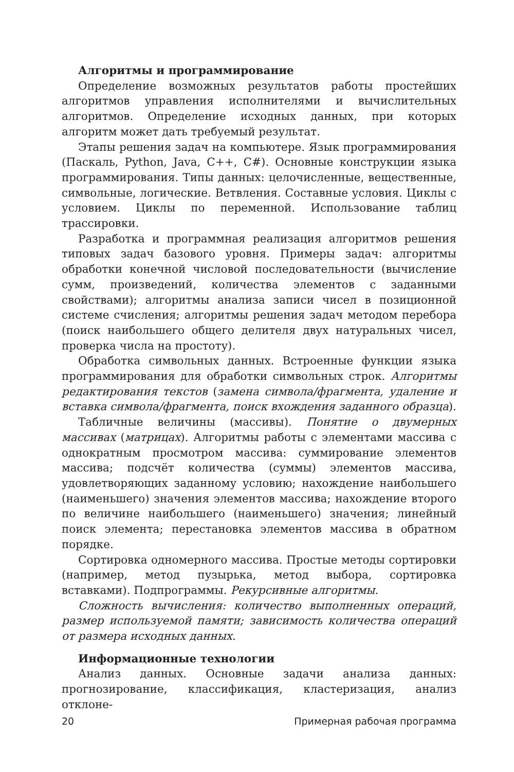Алгоритмы и программирование
Определение возможных результатов работы простейших алгоритмов управления исполнителями и вычислительных алгоритмов. Определение исходных данных, при которых алгоритм может дать требуемый результат.
Этапы решения задач на компьютере. Язык программирования (Паскаль, Python, Java, C++, C#). Основные конструкции языка программирования. Типы данных: целочисленные, вещественные, символьные, логические. Ветвления. Составные условия. Циклы с условием. Циклы по переменной. Использование таблиц трассировки.
Разработка и программная реализация алгоритмов решения типовых задач базового уровня. Примеры задач: алгоритмы обработки конечной числовой последовательности (вычисление сумм, произведений, количества элементов с заданными свойствами); алгоритмы анализа записи чисел в позиционной системе счисления; алгоритмы решения задач методом перебора (поиск наибольшего общего делителя двух натуральных чисел, проверка числа на простоту).
Обработка символьных данных. Встроенные функции языка программирования для обработки символьных строк. Алгоритмы редактирования текстов (замена символа/фрагмента, удаление и вставка символа/фрагмента, поиск вхождения заданного образца).
Табличные величины (массивы). Понятие о двумерных массивах (матрицах). Алгоритмы работы с элементами массива с однократным просмотром массива: суммирование элементов массива; подсчёт количества (суммы) элементов массива, удовлетворяющих заданному условию; нахождение наибольшего (наименьшего) значения элементов массива; нахождение второго по величине наибольшего (наименьшего) значения; линейный поиск элемента; перестановка элементов массива в обратном порядке.
Сортировка одномерного массива. Простые методы сортировки (например, метод пузырька, метод выбора, сортировка вставками). Подпрограммы. Рекурсивные алгоритмы.
Сложность вычисления: количество выполненных операций, размер используемой памяти; зависимость количества операций от размера исходных данных.
Информационные технологии
Анализ данных. Основные задачи анализа данных: прогнозирование, классификация, кластеризация, анализ отклоне-
20 Примерная рабочая программа